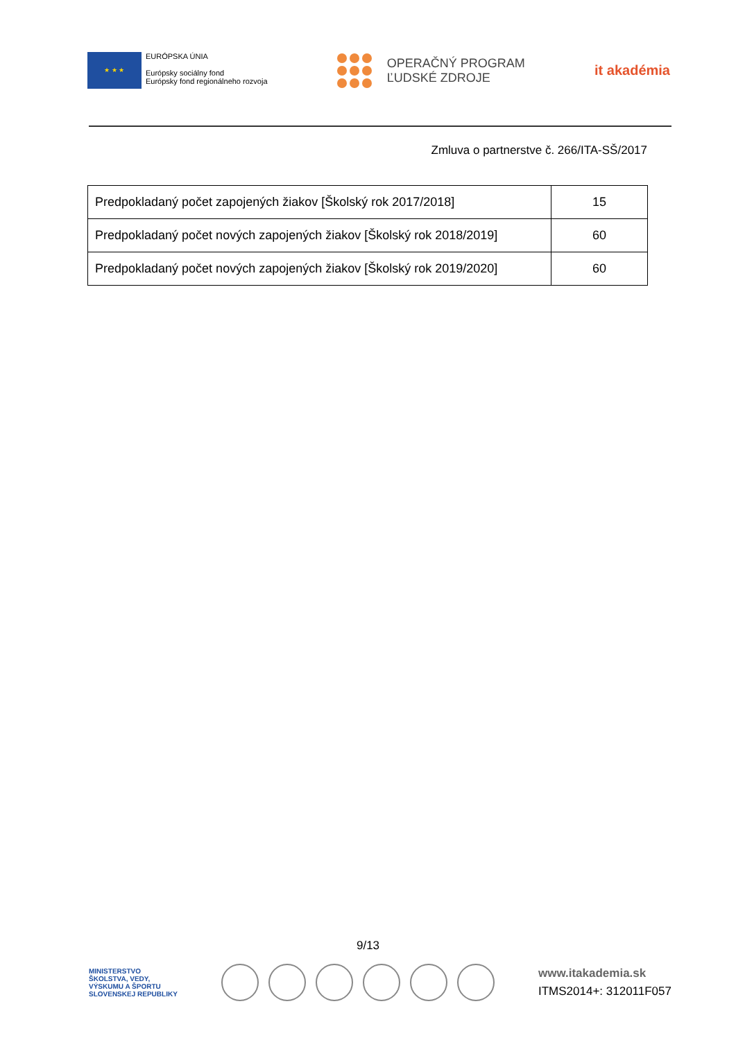★ ★ ★
EURÓPSKA ÚNIA
Európsky sociálny fond
Európsky fond regionálneho rozvoja
OPERAČNÝ PROGRAM
ĽUDSKÉ ZDROJE
it akadémia
Zmluva o partnerstve č. 266/ITA-SŠ/2017
| Predpokladaný počet zapojených žiakov [Školský rok 2017/2018] | 15 |
| Predpokladaný počet nových zapojených žiakov [Školský rok 2018/2019] | 60 |
| Predpokladaný počet nových zapojených žiakov [Školský rok 2019/2020] | 60 |
9/13
MINISTERSTVO
ŠKOLSTVA, VEDY,
VÝSKUMU A ŠPORTU
SLOVENSKEJ REPUBLIKY
www.itakademia.sk
ITMS2014+: 312011F057